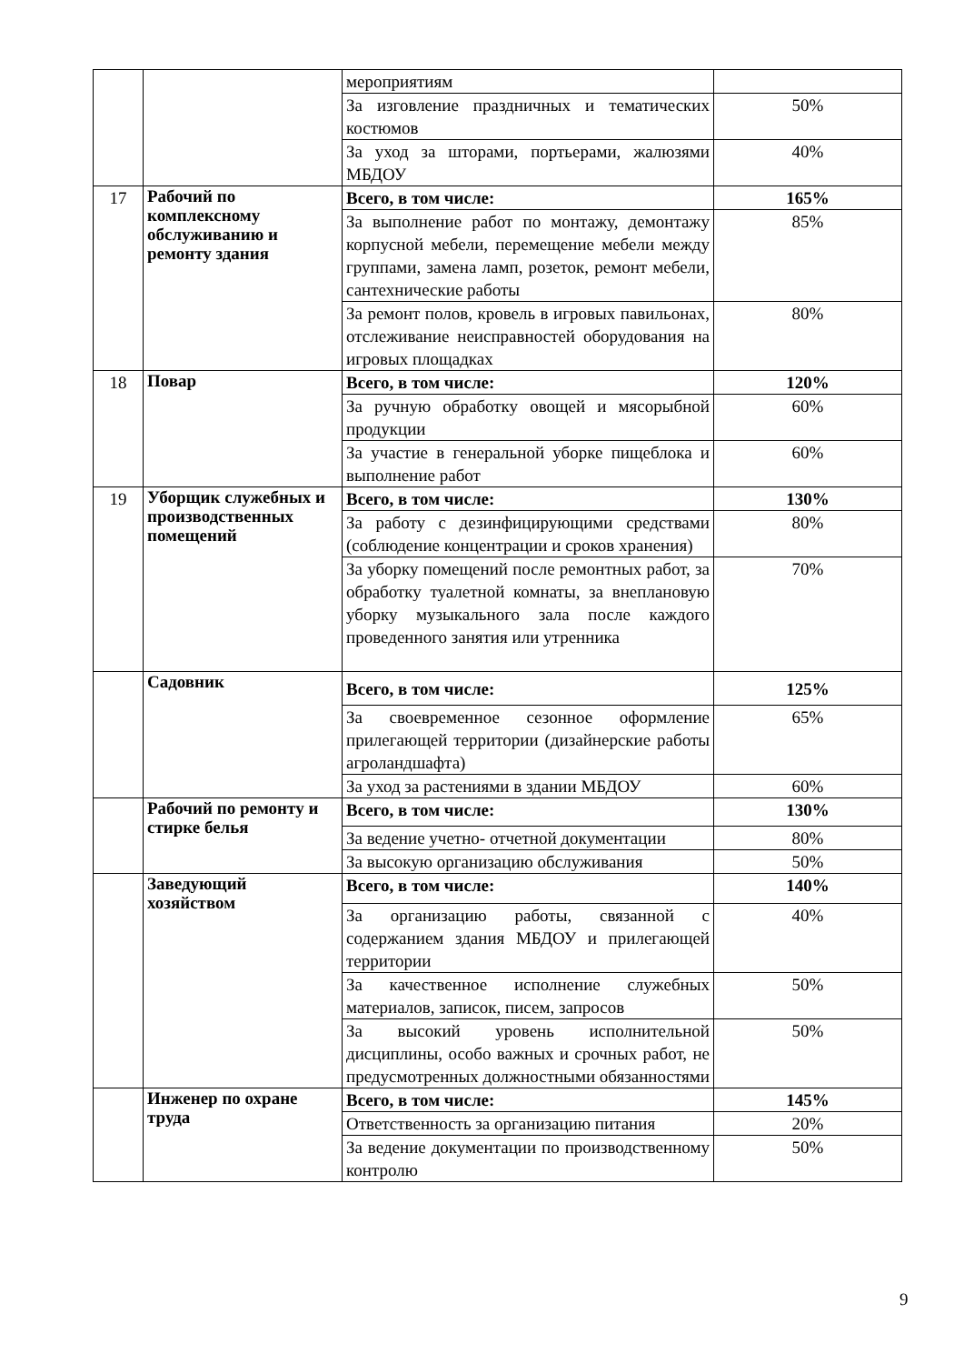| | | мероприятиям | |
| | | За изговление праздничных и тематических костюмов | 50% |
| | | За уход за шторами, портьерами, жалюзями МБДОУ | 40% |
| 17 | Рабочий по комплексному обслуживанию и ремонту здания | Всего, в том числе: | 165% |
| | | За выполнение работ по монтажу, демонтажу корпусной мебели, перемещение мебели между группами, замена ламп, розеток, ремонт мебели, сантехнические работы | 85% |
| | | За ремонт полов, кровель в игровых павильонах, отслеживание неисправностей оборудования на игровых площадках | 80% |
| 18 | Повар | Всего, в том числе: | 120% |
| | | За ручную обработку овощей и мясорыбной продукции | 60% |
| | | За участие в генеральной уборке пищеблока и выполнение работ | 60% |
| 19 | Уборщик служебных и производственных помещений | Всего, в том числе: | 130% |
| | | За работу с дезинфицирующими средствами (соблюдение концентрации и сроков хранения) | 80% |
| | | За уборку помещений после ремонтных работ, за обработку туалетной комнаты, за внеплановую уборку музыкального зала после каждого проведенного занятия или утренника | 70% |
| | Садовник | Всего, в том числе: | 125% |
| | | За своевременное сезонное оформление прилегающей территории (дизайнерские работы агроландшафта) | 65% |
| | | За уход за растениями в здании МБДОУ | 60% |
| | Рабочий по ремонту и стирке белья | Всего, в том числе: | 130% |
| | | За ведение учетно- отчетной документации | 80% |
| | | За высокую организацию обслуживания | 50% |
| | Заведующий хозяйством | Всего, в том числе: | 140% |
| | | За организацию работы, связанной с содержанием здания МБДОУ и прилегающей территории | 40% |
| | | За качественное исполнение служебных материалов, записок, писем, запросов | 50% |
| | | За высокий уровень исполнительной дисциплины, особо важных и срочных работ, не предусмотренных должностными обязанностями | 50% |
| | Инженер по охране труда | Всего, в том числе: | 145% |
| | | Ответственность за организацию питания | 20% |
| | | За ведение документации по производственному контролю | 50% |
9